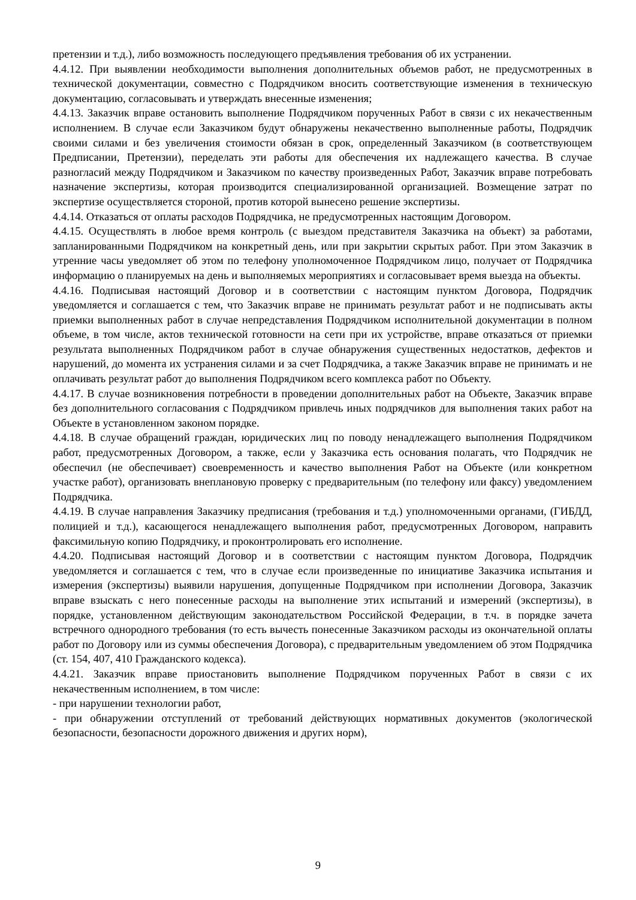претензии и т.д.), либо возможность последующего предъявления требования об их устранении.
4.4.12. При выявлении необходимости выполнения дополнительных объемов работ, не предусмотренных в технической документации, совместно с Подрядчиком вносить соответствующие изменения в техническую документацию, согласовывать и утверждать внесенные изменения;
4.4.13. Заказчик вправе остановить выполнение Подрядчиком порученных Работ в связи с их некачественным исполнением. В случае если Заказчиком будут обнаружены некачественно выполненные работы, Подрядчик своими силами и без увеличения стоимости обязан в срок, определенный Заказчиком (в соответствующем Предписании, Претензии), переделать эти работы для обеспечения их надлежащего качества. В случае разногласий между Подрядчиком и Заказчиком по качеству произведенных Работ, Заказчик вправе потребовать назначение экспертизы, которая производится специализированной организацией. Возмещение затрат по экспертизе осуществляется стороной, против которой вынесено решение экспертизы.
4.4.14. Отказаться от оплаты расходов Подрядчика, не предусмотренных настоящим Договором.
4.4.15. Осуществлять в любое время контроль (с выездом представителя Заказчика на объект) за работами, запланированными Подрядчиком на конкретный день, или при закрытии скрытых работ. При этом Заказчик в утренние часы уведомляет об этом по телефону уполномоченное Подрядчиком лицо, получает от Подрядчика информацию о планируемых на день и выполняемых мероприятиях и согласовывает время выезда на объекты.
4.4.16. Подписывая настоящий Договор и в соответствии с настоящим пунктом Договора, Подрядчик уведомляется и соглашается с тем, что Заказчик вправе не принимать результат работ и не подписывать акты приемки выполненных работ в случае непредставления Подрядчиком исполнительной документации в полном объеме, в том числе, актов технической готовности на сети при их устройстве, вправе отказаться от приемки результата выполненных Подрядчиком работ в случае обнаружения существенных недостатков, дефектов и нарушений, до момента их устранения силами и за счет Подрядчика, а также Заказчик вправе не принимать и не оплачивать результат работ до выполнения Подрядчиком всего комплекса работ по Объекту.
4.4.17. В случае возникновения потребности в проведении дополнительных работ на Объекте, Заказчик вправе без дополнительного согласования с Подрядчиком привлечь иных подрядчиков для выполнения таких работ на Объекте в установленном законом порядке.
4.4.18. В случае обращений граждан, юридических лиц по поводу ненадлежащего выполнения Подрядчиком работ, предусмотренных Договором, а также, если у Заказчика есть основания полагать, что Подрядчик не обеспечил (не обеспечивает) своевременность и качество выполнения Работ на Объекте (или конкретном участке работ), организовать внеплановую проверку с предварительным (по телефону или факсу) уведомлением Подрядчика.
4.4.19. В случае направления Заказчику предписания (требования и т.д.) уполномоченными органами, (ГИБДД, полицией и т.д.), касающегося ненадлежащего выполнения работ, предусмотренных Договором, направить факсимильную копию Подрядчику, и проконтролировать его исполнение.
4.4.20. Подписывая настоящий Договор и в соответствии с настоящим пунктом Договора, Подрядчик уведомляется и соглашается с тем, что в случае если произведенные по инициативе Заказчика испытания и измерения (экспертизы) выявили нарушения, допущенные Подрядчиком при исполнении Договора, Заказчик вправе взыскать с него понесенные расходы на выполнение этих испытаний и измерений (экспертизы), в порядке, установленном действующим законодательством Российской Федерации, в т.ч. в порядке зачета встречного однородного требования (то есть вычесть понесенные Заказчиком расходы из окончательной оплаты работ по Договору или из суммы обеспечения Договора), с предварительным уведомлением об этом Подрядчика (ст. 154, 407, 410 Гражданского кодекса).
4.4.21. Заказчик вправе приостановить выполнение Подрядчиком порученных Работ в связи с их некачественным исполнением, в том числе:
- при нарушении технологии работ,
- при обнаружении отступлений от требований действующих нормативных документов (экологической безопасности, безопасности дорожного движения и других норм),
9